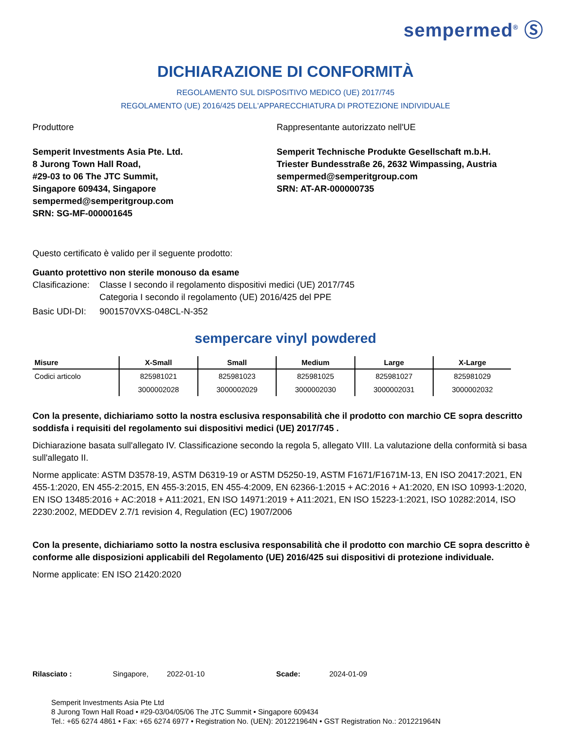sempermed<sup>®</sup> Ⓢ
DICHIARAZIONE DI CONFORMITÀ
REGOLAMENTO SUL DISPOSITIVO MEDICO (UE) 2017/745
REGOLAMENTO (UE) 2016/425 DELL'APPARECCHIATURA DI PROTEZIONE INDIVIDUALE
Produttore
Semperit Investments Asia Pte. Ltd.
8 Jurong Town Hall Road,
#29-03 to 06 The JTC Summit,
Singapore 609434, Singapore
sempermed@semperitgroup.com
SRN: SG-MF-000001645
Rappresentante autorizzato nell'UE
Semperit Technische Produkte Gesellschaft m.b.H.
Triester Bundesstraße 26, 2632 Wimpassing, Austria
sempermed@semperitgroup.com
SRN: AT-AR-000000735
Questo certificato è valido per il seguente prodotto:
Guanto protettivo non sterile monouso da esame
| Clasificazione: | Classe I secondo il regolamento dispositivi medici (UE) 2017/745 Categoria I secondo il regolamento (UE) 2016/425 del PPE |
| Basic UDI-DI: | 9001570VXS-048CL-N-352 |
sempercare vinyl powdered
| Misure | X-Small | Small | Medium | Large | X-Large |
| --- | --- | --- | --- | --- | --- |
| Codici articolo | 825981021 | 825981023 | 825981025 | 825981027 | 825981029 |
| | 3000002028 | 3000002029 | 3000002030 | 3000002031 | 3000002032 |
Con la presente, dichiariamo sotto la nostra esclusiva responsabilità che il prodotto con marchio CE sopra descritto soddisfa i requisiti del regolamento sui dispositivi medici (UE) 2017/745 .
Dichiarazione basata sull'allegato IV. Classificazione secondo la regola 5, allegato VIII. La valutazione della conformità si basa sull'allegato II.
Norme applicate: ASTM D3578-19, ASTM D6319-19 or ASTM D5250-19, ASTM F1671/F1671M-13, EN ISO 20417:2021, EN 455-1:2020, EN 455-2:2015, EN 455-3:2015, EN 455-4:2009, EN 62366-1:2015 + AC:2016 + A1:2020, EN ISO 10993-1:2020, EN ISO 13485:2016 + AC:2018 + A11:2021, EN ISO 14971:2019 + A11:2021, EN ISO 15223-1:2021, ISO 10282:2014, ISO 2230:2002, MEDDEV 2.7/1 revision 4, Regulation (EC) 1907/2006
Con la presente, dichiariamo sotto la nostra esclusiva responsabilità che il prodotto con marchio CE sopra descritto è conforme alle disposizioni applicabili del Regolamento (UE) 2016/425 sui dispositivi di protezione individuale.
Norme applicate: EN ISO 21420:2020
Rilasciato : Singapore, 2022-01-10 Scade: 2024-01-09
Semperit Investments Asia Pte Ltd
8 Jurong Town Hall Road • #29-03/04/05/06 The JTC Summit • Singapore 609434
Tel.: +65 6274 4861 • Fax: +65 6274 6977 • Registration No. (UEN): 201221964N • GST Registration No.: 201221964N